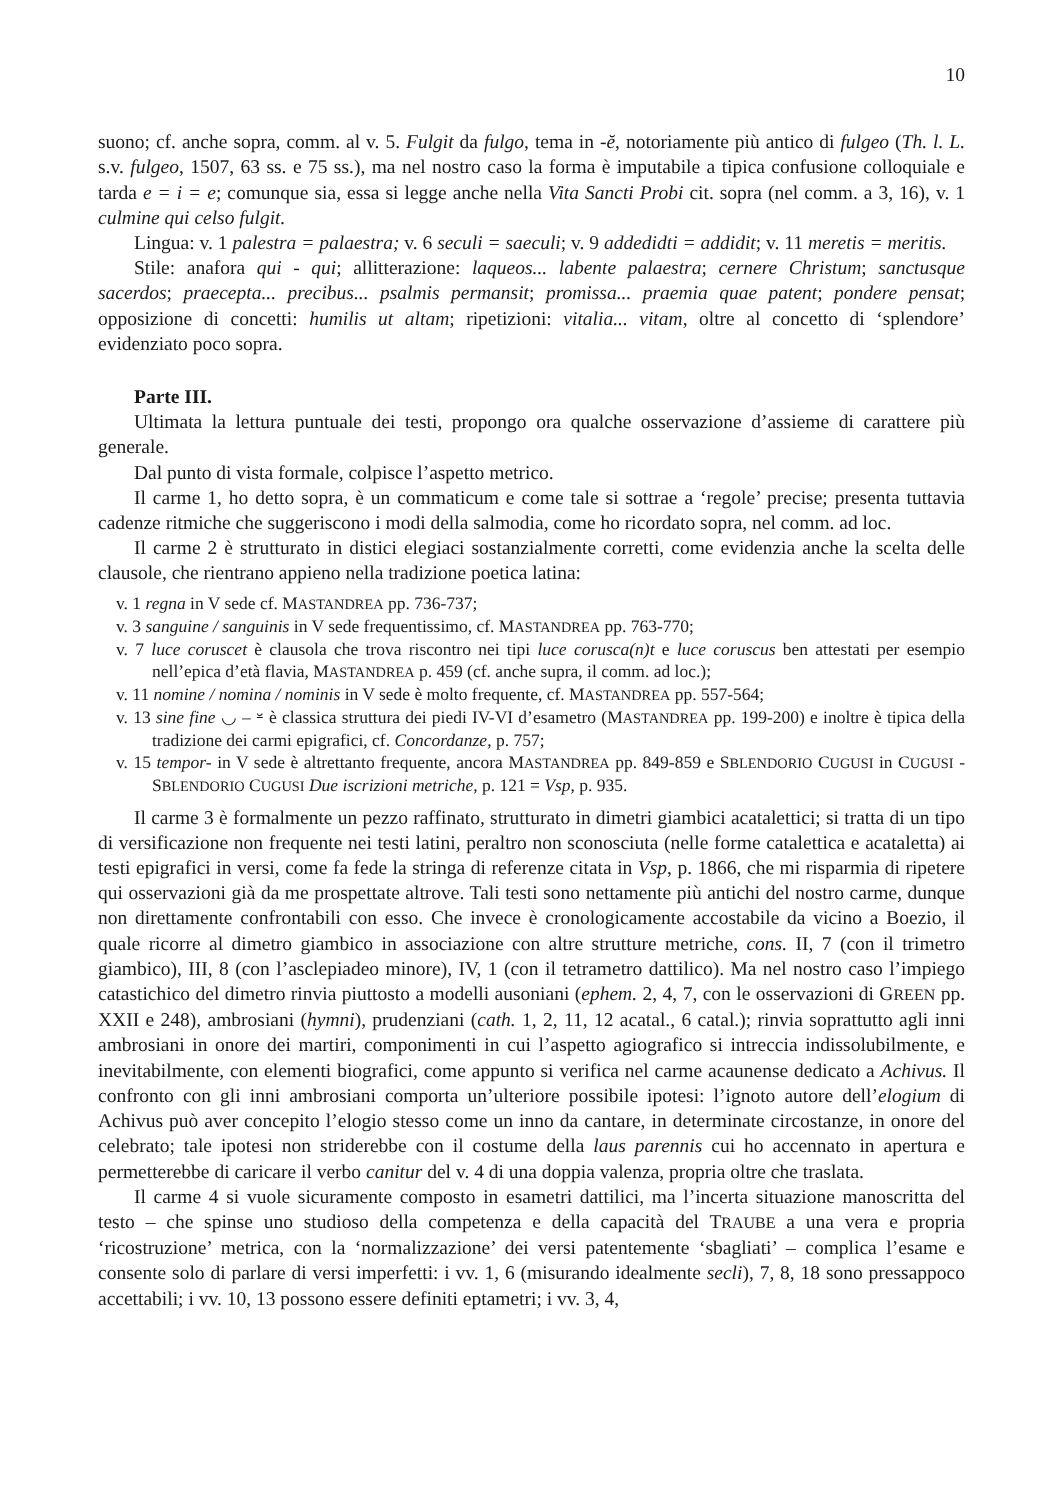10
suono; cf. anche sopra, comm. al v. 5. Fulgit da fulgo, tema in -ĕ, notoriamente più antico di fulgeo (Th. l. L. s.v. fulgeo, 1507, 63 ss. e 75 ss.), ma nel nostro caso la forma è imputabile a tipica confusione colloquiale e tarda e = i = e; comunque sia, essa si legge anche nella Vita Sancti Probi cit. sopra (nel comm. a 3, 16), v. 1 culmine qui celso fulgit.
Lingua: v. 1 palestra = palaestra; v. 6 seculi = saeculi; v. 9 addedidti = addidit; v. 11 meretis = meritis.
Stile: anafora qui - qui; allitterazione: laqueos... labente palaestra; cernere Christum; sanctusque sacerdos; praecepta... precibus... psalmis permansit; promissa... praemia quae patent; pondere pensat; opposizione di concetti: humilis ut altam; ripetizioni: vitalia... vitam, oltre al concetto di ‘splendore’ evidenziato poco sopra.
Parte III.
Ultimata la lettura puntuale dei testi, propongo ora qualche osservazione d’assieme di carattere più generale.
Dal punto di vista formale, colpisce l’aspetto metrico.
Il carme 1, ho detto sopra, è un commaticum e come tale si sottrae a ‘regole’ precise; presenta tuttavia cadenze ritmiche che suggeriscono i modi della salmodia, come ho ricordato sopra, nel comm. ad loc.
Il carme 2 è strutturato in distici elegiaci sostanzialmente corretti, come evidenzia anche la scelta delle clausole, che rientrano appieno nella tradizione poetica latina:
v. 1 regna in V sede cf. MASTANDREA pp. 736-737;
v. 3 sanguine / sanguinis in V sede frequentissimo, cf. MASTANDREA pp. 763-770;
v. 7 luce coruscet è clausola che trova riscontro nei tipi luce corusca(n)t e luce coruscus ben attestati per esempio nell’epica d’età flavia, MASTANDREA p. 459 (cf. anche supra, il comm. ad loc.);
v. 11 nomine / nomina / nominis in V sede è molto frequente, cf. MASTANDREA pp. 557-564;
v. 13 sine fine ◡ – ⏓ è classica struttura dei piedi IV-VI d’esametro (MASTANDREA pp. 199-200) e inoltre è tipica della tradizione dei carmi epigrafici, cf. Concordanze, p. 757;
v. 15 tempor- in V sede è altrettanto frequente, ancora MASTANDREA pp. 849-859 e SBLENDORIO CUGUSI in CUGUSI - SBLENDORIO CUGUSI Due iscrizioni metriche, p. 121 = Vsp, p. 935.
Il carme 3 è formalmente un pezzo raffinato, strutturato in dimetri giambici acatalettici; si tratta di un tipo di versificazione non frequente nei testi latini, peraltro non sconosciuta (nelle forme catalettica e acataletta) ai testi epigrafici in versi, come fa fede la stringa di referenze citata in Vsp, p. 1866, che mi risparmia di ripetere qui osservazioni già da me prospettate altrove. Tali testi sono nettamente più antichi del nostro carme, dunque non direttamente confrontabili con esso. Che invece è cronologicamente accostabile da vicino a Boezio, il quale ricorre al dimetro giambico in associazione con altre strutture metriche, cons. II, 7 (con il trimetro giambico), III, 8 (con l’asclepiadeo minore), IV, 1 (con il tetrametro dattilico). Ma nel nostro caso l’impiego catastichico del dimetro rinvia piuttosto a modelli ausoniani (ephem. 2, 4, 7, con le osservazioni di GREEN pp. XXII e 248), ambrosiani (hymni), prudenziani (cath. 1, 2, 11, 12 acatal., 6 catal.); rinvia soprattutto agli inni ambrosiani in onore dei martiri, componimenti in cui l’aspetto agiografico si intreccia indissolubilmente, e inevitabilmente, con elementi biografici, come appunto si verifica nel carme acaunense dedicato a Achivus. Il confronto con gli inni ambrosiani comporta un’ulteriore possibile ipotesi: l’ignoto autore dell’elogium di Achivus può aver concepito l’elogio stesso come un inno da cantare, in determinate circostanze, in onore del celebrato; tale ipotesi non striderebbe con il costume della laus parennis cui ho accennato in apertura e permetterebbe di caricare il verbo canitur del v. 4 di una doppia valenza, propria oltre che traslata.
Il carme 4 si vuole sicuramente composto in esametri dattilici, ma l’incerta situazione manoscritta del testo – che spinse uno studioso della competenza e della capacità del TRAUBE a una vera e propria ‘ricostruzione’ metrica, con la ‘normalizzazione’ dei versi patentemente ‘sbagliati’ – complica l’esame e consente solo di parlare di versi imperfetti: i vv. 1, 6 (misurando idealmente secli), 7, 8, 18 sono pressappoco accettabili; i vv. 10, 13 possono essere definiti eptametri; i vv. 3, 4,